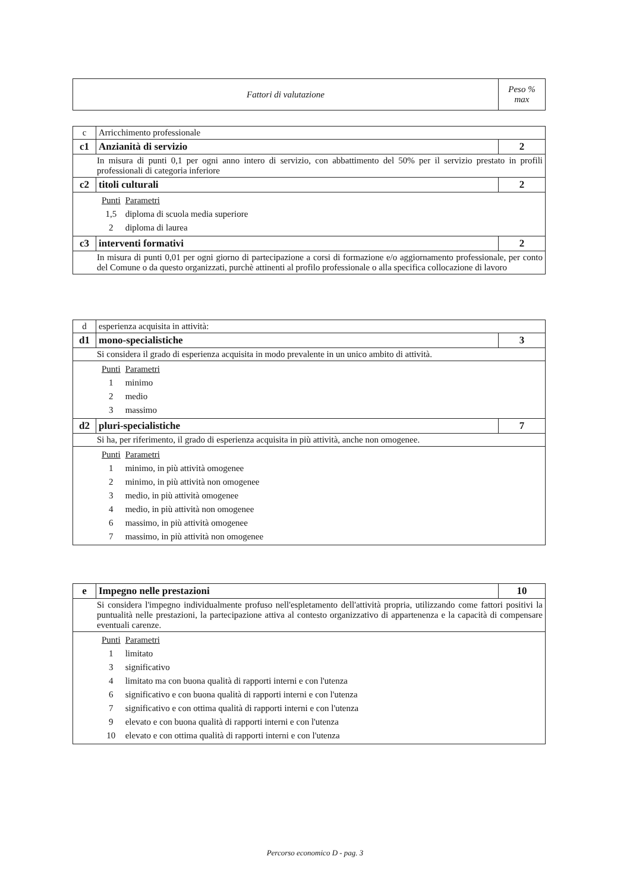| Fattori di valutazione | Peso % max |
| --- | --- |
| c | Arricchimento professionale | | |
| c1 | | Anzianità di servizio | 2 |
| In misura di punti 0,1 per ogni anno intero di servizio, con abbattimento del 50% per il servizio prestato in profili professionali di categoria inferiore | | | |
| c2 | | titoli culturali | 2 |
| / Punti / Parametri / / 1,5 / diploma di scuola media superiore / / 2 / diploma di laurea / | | | |
| c3 | | interventi formativi | 2 |
| In misura di punti 0,01 per ogni giorno di partecipazione a corsi di formazione e/o aggiornamento professionale, per conto del Comune o da questo organizzati, purchè attinenti al profilo professionale o alla specifica collocazione di lavoro | | | |
| d | esperienza acquisita in attività: | | |
| d1 | | mono-specialistiche | 3 |
| Si considera il grado di esperienza acquisita in modo prevalente in un unico ambito di attività. | | | |
| / Punti / Parametri / / 1 / minimo / / 2 / medio / / 3 / massimo / | | | |
| d2 | | pluri-specialistiche | 7 |
| Si ha, per riferimento, il grado di esperienza acquisita in più attività, anche non omogenee. | | | |
| / Punti / Parametri / / 1 / minimo, in più attività omogenee / / 2 / minimo, in più attività non omogenee / / 3 / medio, in più attività omogenee / / 4 / medio, in più attività non omogenee / / 6 / massimo, in più attività omogenee / / 7 / massimo, in più attività non omogenee / | | | |
| e | Impegno nelle prestazioni | 10 |
| Si considera l'impegno individualmente profuso nell'espletamento dell'attività propria, utilizzando come fattori positivi la puntualità nelle prestazioni, la partecipazione attiva al contesto organizzativo di appartenenza e la capacità di compensare eventuali carenze. | | |
| / Punti / Parametri / / 1 / limitato / / 3 / significativo / / 4 / limitato ma con buona qualità di rapporti interni e con l'utenza / / 6 / significativo e con buona qualità di rapporti interni e con l'utenza / / 7 / significativo e con ottima qualità di rapporti interni e con l'utenza / / 9 / elevato e con buona qualità di rapporti interni e con l'utenza / / 10 / elevato e con ottima qualità di rapporti interni e con l'utenza / | | |
Percorso economico D - pag. 3